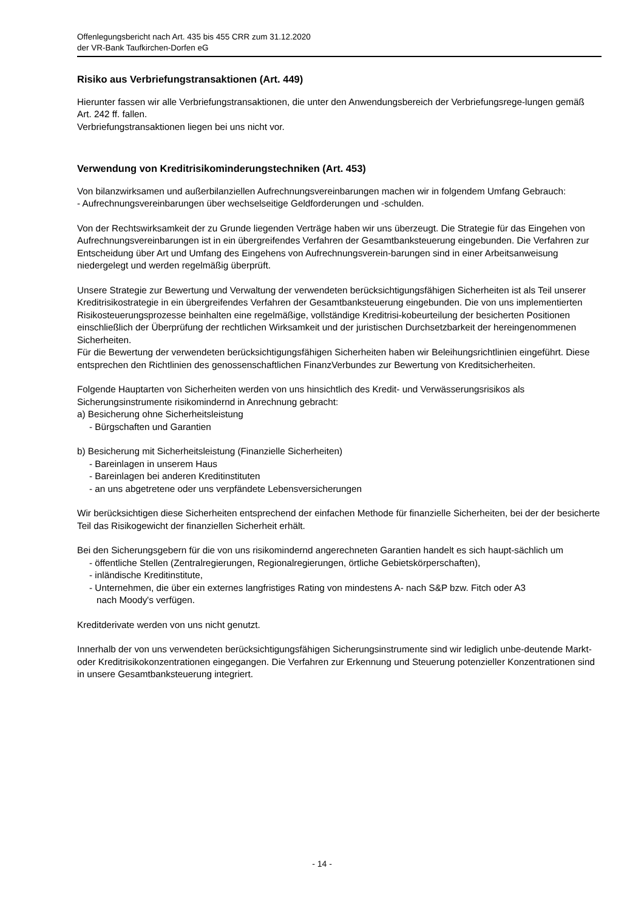Offenlegungsbericht nach Art. 435 bis 455 CRR zum 31.12.2020
der VR-Bank Taufkirchen-Dorfen eG
Risiko aus Verbriefungstransaktionen (Art. 449)
Hierunter fassen wir alle Verbriefungstransaktionen, die unter den Anwendungsbereich der Verbriefungsrege-lungen gemäß Art. 242 ff. fallen.
Verbriefungstransaktionen liegen bei uns nicht vor.
Verwendung von Kreditrisikominderungstechniken (Art. 453)
Von bilanzwirksamen und außerbilanziellen Aufrechnungsvereinbarungen machen wir in folgendem Umfang Gebrauch:
- Aufrechnungsvereinbarungen über wechselseitige Geldforderungen und -schulden.
Von der Rechtswirksamkeit der zu Grunde liegenden Verträge haben wir uns überzeugt. Die Strategie für das Eingehen von Aufrechnungsvereinbarungen ist in ein übergreifendes Verfahren der Gesamtbanksteuerung eingebunden. Die Verfahren zur Entscheidung über Art und Umfang des Eingehens von Aufrechnungsverein-barungen sind in einer Arbeitsanweisung niedergelegt und werden regelmäßig überprüft.
Unsere Strategie zur Bewertung und Verwaltung der verwendeten berücksichtigungsfähigen Sicherheiten ist als Teil unserer Kreditrisikostrategie in ein übergreifendes Verfahren der Gesamtbanksteuerung eingebunden. Die von uns implementierten Risikosteuerungsprozesse beinhalten eine regelmäßige, vollständige Kreditrisi-kobeurteilung der besicherten Positionen einschließlich der Überprüfung der rechtlichen Wirksamkeit und der juristischen Durchsetzbarkeit der hereingenommenen Sicherheiten.
Für die Bewertung der verwendeten berücksichtigungsfähigen Sicherheiten haben wir Beleihungsrichtlinien eingeführt. Diese entsprechen den Richtlinien des genossenschaftlichen FinanzVerbundes zur Bewertung von Kreditsicherheiten.
Folgende Hauptarten von Sicherheiten werden von uns hinsichtlich des Kredit- und Verwässerungsrisikos als Sicherungsinstrumente risikomindernd in Anrechnung gebracht:
a) Besicherung ohne Sicherheitsleistung
- Bürgschaften und Garantien
b) Besicherung mit Sicherheitsleistung (Finanzielle Sicherheiten)
- Bareinlagen in unserem Haus
- Bareinlagen bei anderen Kreditinstituten
- an uns abgetretene oder uns verpfändete Lebensversicherungen
Wir berücksichtigen diese Sicherheiten entsprechend der einfachen Methode für finanzielle Sicherheiten, bei der der besicherte Teil das Risikogewicht der finanziellen Sicherheit erhält.
Bei den Sicherungsgebern für die von uns risikomindernd angerechneten Garantien handelt es sich haupt-sächlich um
- öffentliche Stellen (Zentralregierungen, Regionalregierungen, örtliche Gebietskörperschaften),
- inländische Kreditinstitute,
- Unternehmen, die über ein externes langfristiges Rating von mindestens A- nach S&P bzw. Fitch oder A3
nach Moody's verfügen.
Kreditderivate werden von uns nicht genutzt.
Innerhalb der von uns verwendeten berücksichtigungsfähigen Sicherungsinstrumente sind wir lediglich unbe-deutende Markt- oder Kreditrisikokonzentrationen eingegangen. Die Verfahren zur Erkennung und Steuerung potenzieller Konzentrationen sind in unsere Gesamtbanksteuerung integriert.
- 14 -